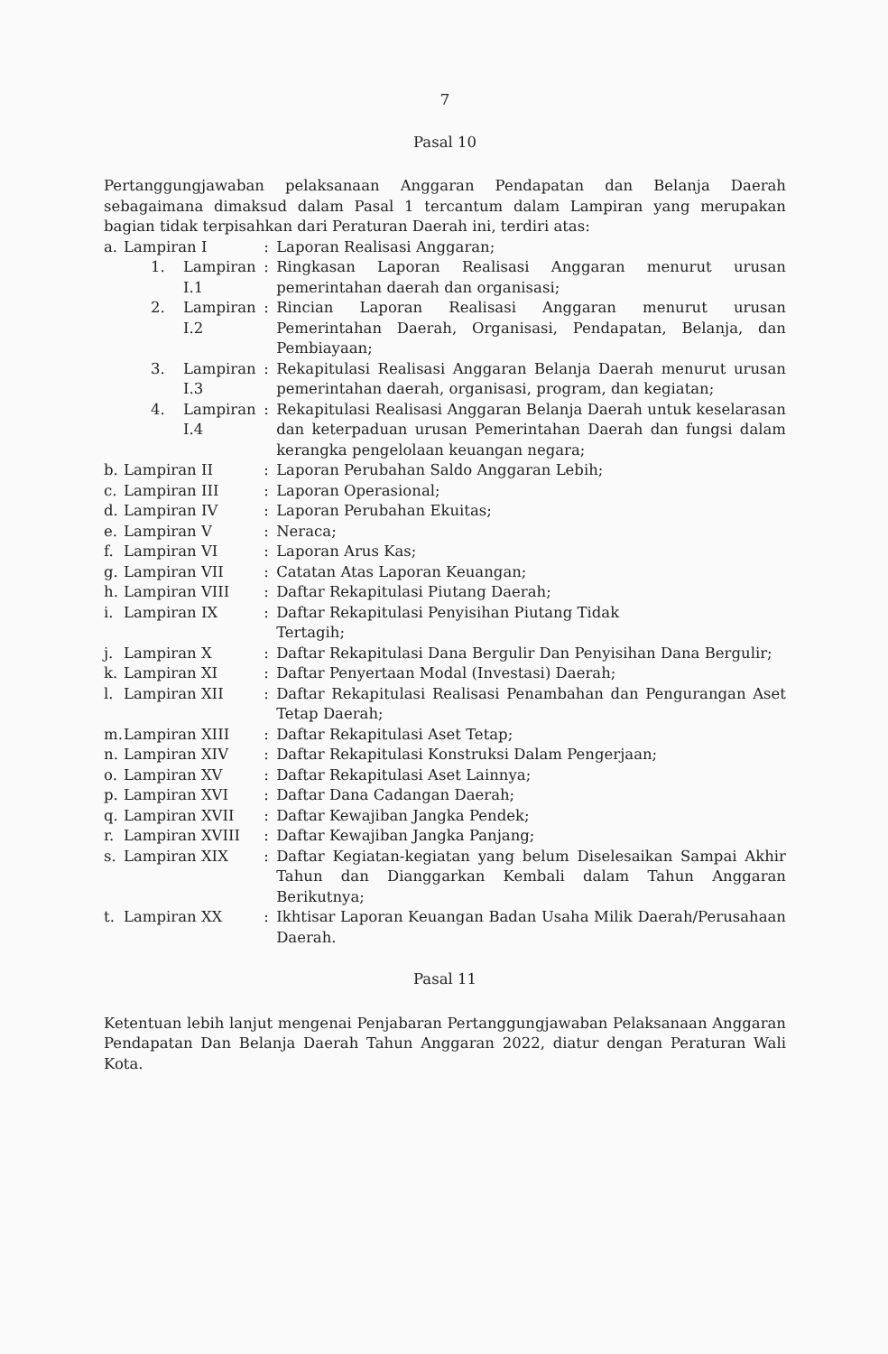7
Pasal 10
Pertanggungjawaban pelaksanaan Anggaran Pendapatan dan Belanja Daerah sebagaimana dimaksud dalam Pasal 1 tercantum dalam Lampiran yang merupakan bagian tidak terpisahkan dari Peraturan Daerah ini, terdiri atas:
| a. | Lampiran I | | : | Laporan Realisasi Anggaran; |
| | 1. | Lampiran I.1 | : | Ringkasan Laporan Realisasi Anggaran menurut urusan pemerintahan daerah dan organisasi; |
| | 2. | Lampiran I.2 | : | Rincian Laporan Realisasi Anggaran menurut urusan Pemerintahan Daerah, Organisasi, Pendapatan, Belanja, dan Pembiayaan; |
| | 3. | Lampiran I.3 | : | Rekapitulasi Realisasi Anggaran Belanja Daerah menurut urusan pemerintahan daerah, organisasi, program, dan kegiatan; |
| | 4. | Lampiran I.4 | : | Rekapitulasi Realisasi Anggaran Belanja Daerah untuk keselarasan dan keterpaduan urusan Pemerintahan Daerah dan fungsi dalam kerangka pengelolaan keuangan negara; |
| b. | Lampiran II | | : | Laporan Perubahan Saldo Anggaran Lebih; |
| c. | Lampiran III | | : | Laporan Operasional; |
| d. | Lampiran IV | | : | Laporan Perubahan Ekuitas; |
| e. | Lampiran V | | : | Neraca; |
| f. | Lampiran VI | | : | Laporan Arus Kas; |
| g. | Lampiran VII | | : | Catatan Atas Laporan Keuangan; |
| h. | Lampiran VIII | | : | Daftar Rekapitulasi Piutang Daerah; |
| i. | Lampiran IX | | : | Daftar Rekapitulasi Penyisihan Piutang Tidak Tertagih; |
| j. | Lampiran X | | : | Daftar Rekapitulasi Dana Bergulir Dan Penyisihan Dana Bergulir; |
| k. | Lampiran XI | | : | Daftar Penyertaan Modal (Investasi) Daerah; |
| l. | Lampiran XII | | : | Daftar Rekapitulasi Realisasi Penambahan dan Pengurangan Aset Tetap Daerah; |
| m. | Lampiran XIII | | : | Daftar Rekapitulasi Aset Tetap; |
| n. | Lampiran XIV | | : | Daftar Rekapitulasi Konstruksi Dalam Pengerjaan; |
| o. | Lampiran XV | | : | Daftar Rekapitulasi Aset Lainnya; |
| p. | Lampiran XVI | | : | Daftar Dana Cadangan Daerah; |
| q. | Lampiran XVII | | : | Daftar Kewajiban Jangka Pendek; |
| r. | Lampiran XVIII | | : | Daftar Kewajiban Jangka Panjang; |
| s. | Lampiran XIX | | : | Daftar Kegiatan-kegiatan yang belum Diselesaikan Sampai Akhir Tahun dan Dianggarkan Kembali dalam Tahun Anggaran Berikutnya; |
| t. | Lampiran XX | | : | Ikhtisar Laporan Keuangan Badan Usaha Milik Daerah/Perusahaan Daerah. |
Pasal 11
Ketentuan lebih lanjut mengenai Penjabaran Pertanggungjawaban Pelaksanaan Anggaran Pendapatan Dan Belanja Daerah Tahun Anggaran 2022, diatur dengan Peraturan Wali Kota.